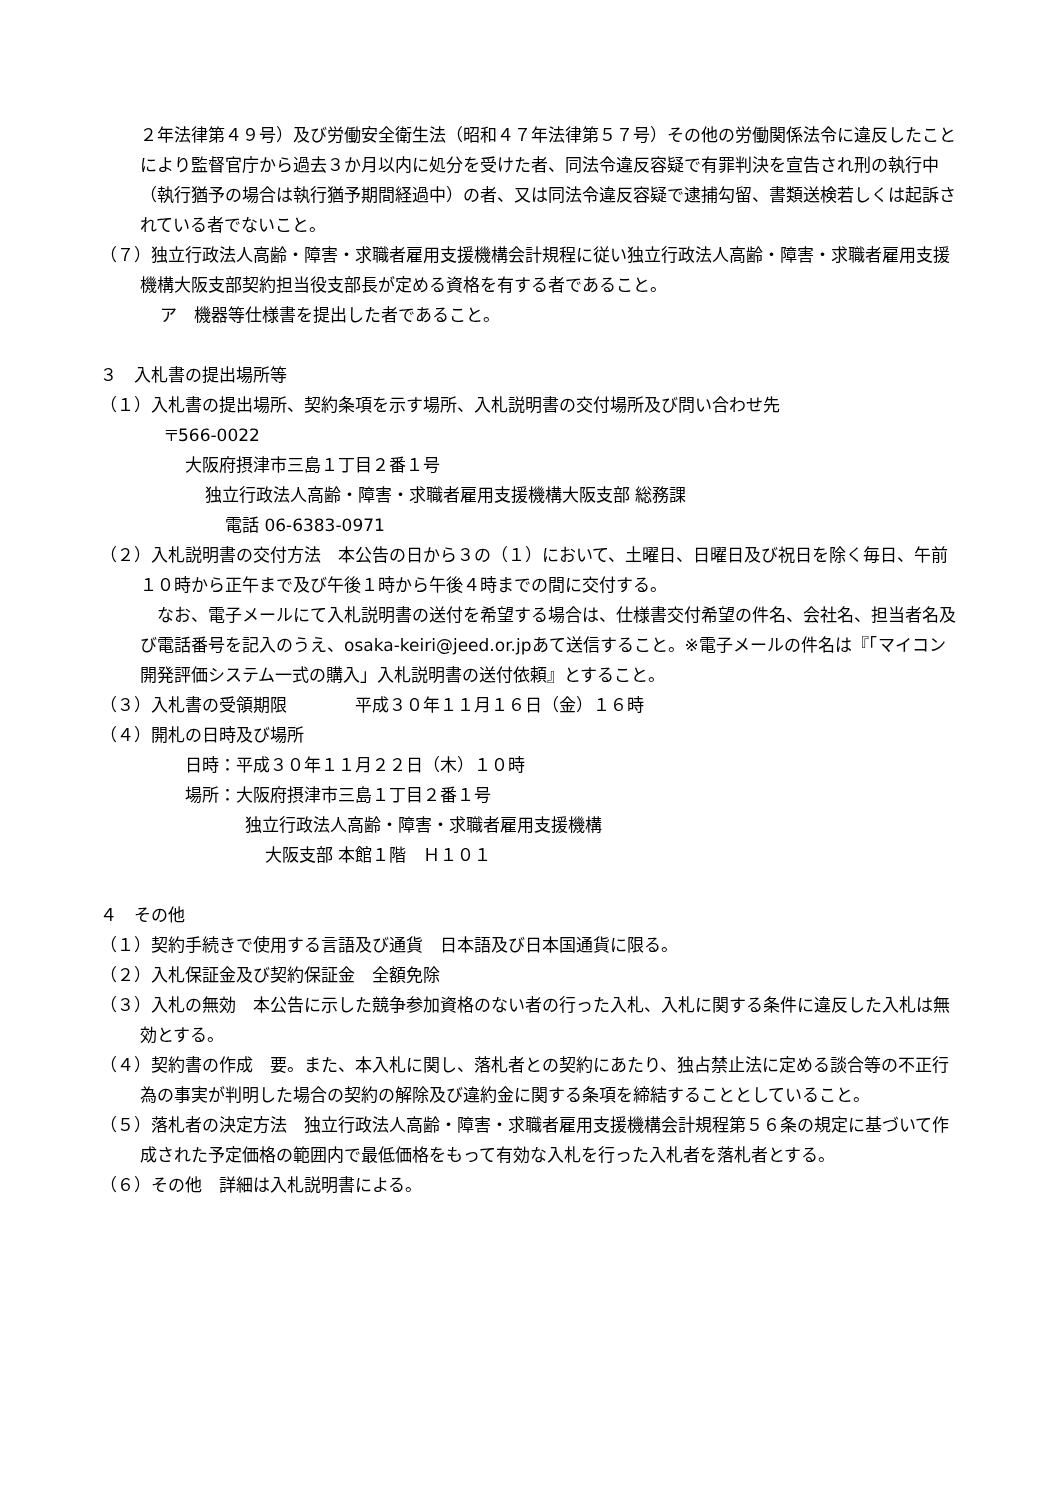２年法律第４９号）及び労働安全衛生法（昭和４７年法律第５７号）その他の労働関係法令に違反したことにより監督官庁から過去３か月以内に処分を受けた者、同法令違反容疑で有罪判決を宣告され刑の執行中（執行猶予の場合は執行猶予期間経過中）の者、又は同法令違反容疑で逮捕勾留、書類送検若しくは起訴されている者でないこと。
（７）独立行政法人高齢・障害・求職者雇用支援機構会計規程に従い独立行政法人高齢・障害・求職者雇用支援機構大阪支部契約担当役支部長が定める資格を有する者であること。
ア　機器等仕様書を提出した者であること。
３　入札書の提出場所等
（１）入札書の提出場所、契約条項を示す場所、入札説明書の交付場所及び問い合わせ先
〒566-0022
大阪府摂津市三島１丁目２番１号
独立行政法人高齢・障害・求職者雇用支援機構大阪支部 総務課
電話 06-6383-0971
（２）入札説明書の交付方法　本公告の日から３の（１）において、土曜日、日曜日及び祝日を除く毎日、午前１０時から正午まで及び午後１時から午後４時までの間に交付する。
　なお、電子メールにて入札説明書の送付を希望する場合は、仕様書交付希望の件名、会社名、担当者名及び電話番号を記入のうえ、osaka-keiri@jeed.or.jpあて送信すること。※電子メールの件名は『「マイコン開発評価システム一式の購入」入札説明書の送付依頼』とすること。
（３）入札書の受領期限　　　　平成３０年１１月１６日（金）１６時
（４）開札の日時及び場所
日時：平成３０年１１月２２日（木）１０時
場所：大阪府摂津市三島１丁目２番１号
独立行政法人高齢・障害・求職者雇用支援機構
大阪支部 本館１階　Ｈ１０１
４　その他
（１）契約手続きで使用する言語及び通貨　日本語及び日本国通貨に限る。
（２）入札保証金及び契約保証金　全額免除
（３）入札の無効　本公告に示した競争参加資格のない者の行った入札、入札に関する条件に違反した入札は無効とする。
（４）契約書の作成　要。また、本入札に関し、落札者との契約にあたり、独占禁止法に定める談合等の不正行為の事実が判明した場合の契約の解除及び違約金に関する条項を締結することとしていること。
（５）落札者の決定方法　独立行政法人高齢・障害・求職者雇用支援機構会計規程第５６条の規定に基づいて作成された予定価格の範囲内で最低価格をもって有効な入札を行った入札者を落札者とする。
（６）その他　詳細は入札説明書による。